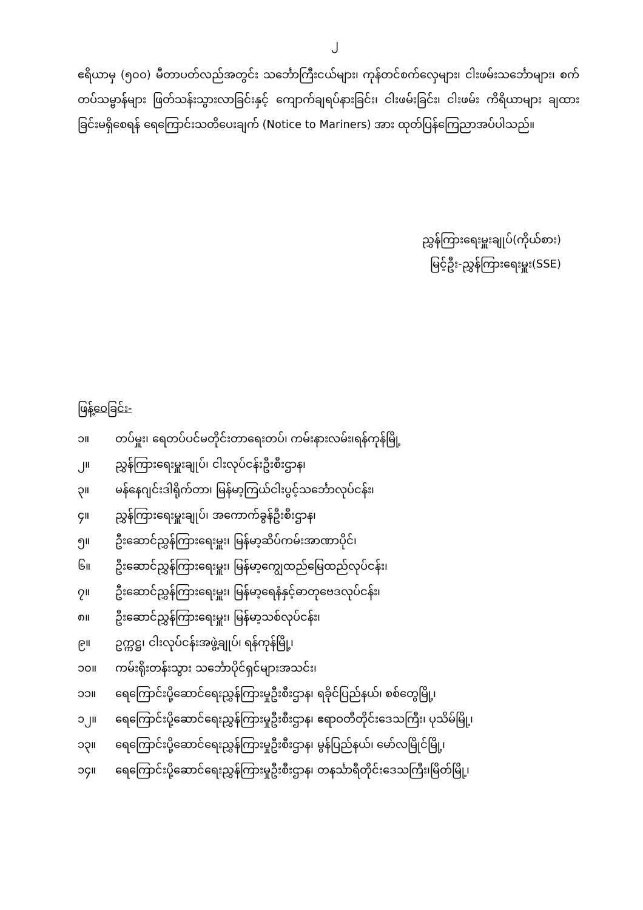၂
ဧရိယာမှ (၅၀၀) မီတာပတ်လည်အတွင်း သင်္ဘောကြီးငယ်များ၊ ကုန်တင်စက်လှေများ၊ ငါးဖမ်းသင်္ဘောများ၊ စက်တပ်သမ္ဗာန်များ ဖြတ်သန်းသွားလာခြင်းနှင့် ကျောက်ချရပ်နားခြင်း၊ ငါးဖမ်းခြင်း၊ ငါးဖမ်း ကိရိယာများ ချထားခြင်းမရှိစေရန် ရေကြောင်းသတိပေးချက် (Notice to Mariners) အား ထုတ်ပြန်ကြေညာအပ်ပါသည်။
ညွှန်ကြားရေးမှူးချုပ်(ကိုယ်စား)
မြင့်ဦး-ညွှန်ကြားရေးမှူး(SSE)
ဖြန့်ဝေခြင်း-
၁။ တပ်မှူး၊ ရေတပ်ပင်မတိုင်းတာရေးတပ်၊ ကမ်းနားလမ်း၊ရန်ကုန်မြို့
၂။ ညွှန်ကြားရေးမှူးချုပ်၊ ငါးလုပ်ငန်းဦးစီးဌာန၊
၃။ မန်နေဂျင်းဒါရိုက်တာ၊ မြန်မာ့ကြယ်ငါးပွင့်သင်္ဘောလုပ်ငန်း၊
၄။ ညွှန်ကြားရေးမှူးချုပ်၊ အကောက်ခွန်ဦးစီးဌာန၊
၅။ ဦးဆောင်ညွှန်ကြားရေးမှူး၊ မြန်မာ့ဆိပ်ကမ်းအာဏာပိုင်၊
၆။ ဦးဆောင်ညွှန်ကြားရေးမှူး၊ မြန်မာ့ကျွေထည်မြေထည်လုပ်ငန်း၊
၇။ ဦးဆောင်ညွှန်ကြားရေးမှူး၊ မြန်မာ့ရေနံနှင့်ဓာတုဗေဒလုပ်ငန်း၊
၈။ ဦးဆောင်ညွှန်ကြားရေးမှူး၊ မြန်မာ့သစ်လုပ်ငန်း၊
၉။ ဥက္ကဋ္ဌ၊ ငါးလုပ်ငန်းအဖွဲ့ချုပ်၊ ရန်ကုန်မြို့၊
၁၀။ ကမ်းရိုးတန်းသွား သင်္ဘောပိုင်ရှင်များအသင်း၊
၁၁။ ရေကြောင်းပို့ဆောင်ရေးညွှန်ကြားမှုဦးစီးဌာန၊ ရခိုင်ပြည်နယ်၊ စစ်တွေမြို့၊
၁၂။ ရေကြောင်းပို့ဆောင်ရေးညွှန်ကြားမှုဦးစီးဌာန၊ ဧရာဝတီတိုင်းဒေသကြီး၊ ပုသိမ်မြို့၊
၁၃။ ရေကြောင်းပို့ဆောင်ရေးညွှန်ကြားမှုဦးစီးဌာန၊ မွန်ပြည်နယ်၊ မော်လမြိုင်မြို့၊
၁၄။ ရေကြောင်းပို့ဆောင်ရေးညွှန်ကြားမှုဦးစီးဌာန၊ တနင်္သာရီတိုင်းဒေသကြီး၊မြိတ်မြို့၊